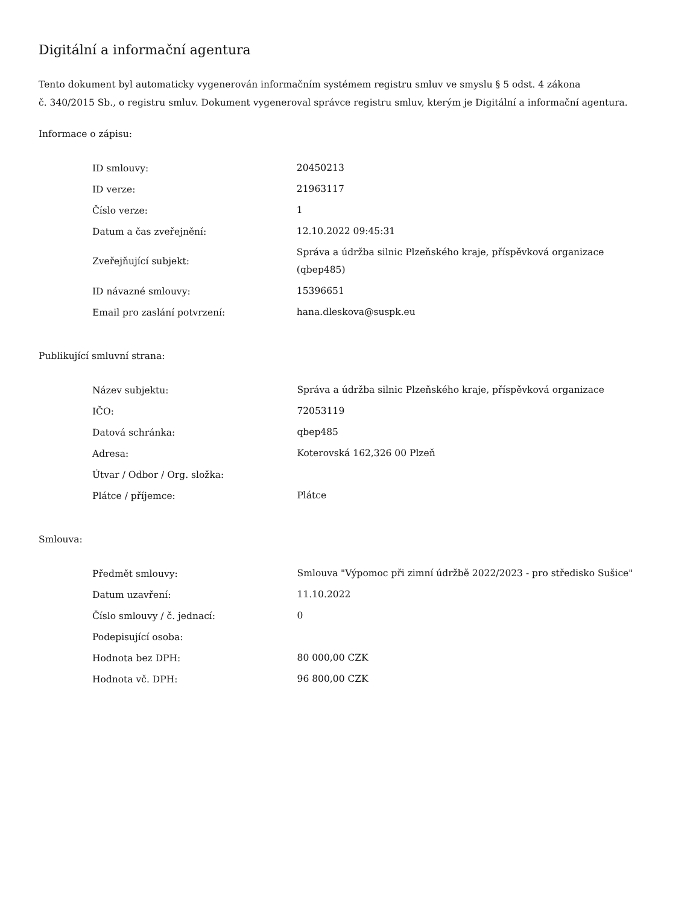Digitální a informační agentura
Tento dokument byl automaticky vygenerován informačním systémem registru smluv ve smyslu § 5 odst. 4 zákona
č. 340/2015 Sb., o registru smluv. Dokument vygeneroval správce registru smluv, kterým je Digitální a informační agentura.
Informace o zápisu:
| ID smlouvy: | 20450213 |
| ID verze: | 21963117 |
| Číslo verze: | 1 |
| Datum a čas zveřejnění: | 12.10.2022 09:45:31 |
| Zveřejňující subjekt: | Správa a údržba silnic Plzeňského kraje, příspěvková organizace (qbep485) |
| ID návazné smlouvy: | 15396651 |
| Email pro zaslání potvrzení: | hana.dleskova@suspk.eu |
Publikující smluvní strana:
| Název subjektu: | Správa a údržba silnic Plzeňského kraje, příspěvková organizace |
| IČO: | 72053119 |
| Datová schránka: | qbep485 |
| Adresa: | Koterovská 162,326 00 Plzeň |
| Útvar / Odbor / Org. složka: | |
| Plátce / příjemce: | Plátce |
Smlouva:
| Předmět smlouvy: | Smlouva "Výpomoc při zimní údržbě 2022/2023 - pro středisko Sušice" |
| Datum uzavření: | 11.10.2022 |
| Číslo smlouvy / č. jednací: | 0 |
| Podepisující osoba: | |
| Hodnota bez DPH: | 80 000,00 CZK |
| Hodnota vč. DPH: | 96 800,00 CZK |